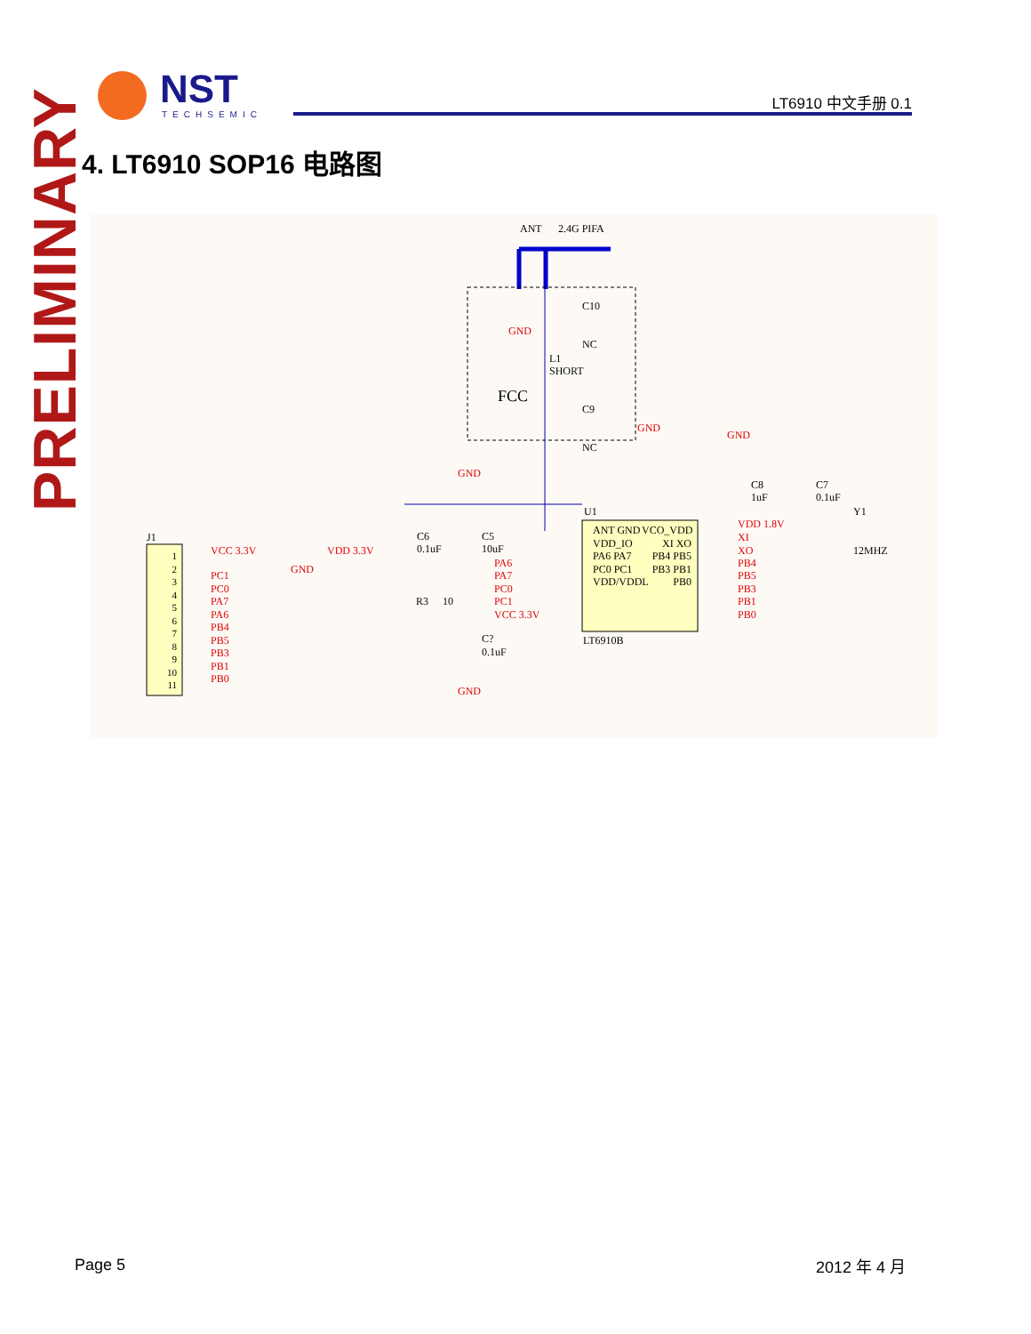NST
TECHSEMIC
LT6910 中文手册 0.1
PRELIMINARY
4. LT6910 SOP16 电路图
ANT 2.4G PIFA
GND
C10
NC
L1
SHORT
FCC
C9
NC
GND
GND
C8
1uF
C7
0.1uF
GND
C6
0.1uF
C5
10uF
U1 Y1
12MHZ
J1
VCC 3.3V
GND PC1
PC0
PA7
PA6
PB4
PB5
PB3
PB1
PB0
1 2 3 4 5 6 7 8 9 10 11 VDD 3.3V
PA6
PA7
PC0
PC1
VCC 3.3V
R3 10
C?
0.1uF
GND
ANT GND VDD_IO PA6 PA7 PC0 PC1 VDD/VDDL VCO_VDD XI XO PB4 PB5 PB3 PB1 PB0
LT6910B
VDD 1.8V
XI
XO
PB4
PB5
PB3
PB1
PB0
Page 5 2012 年 4 月